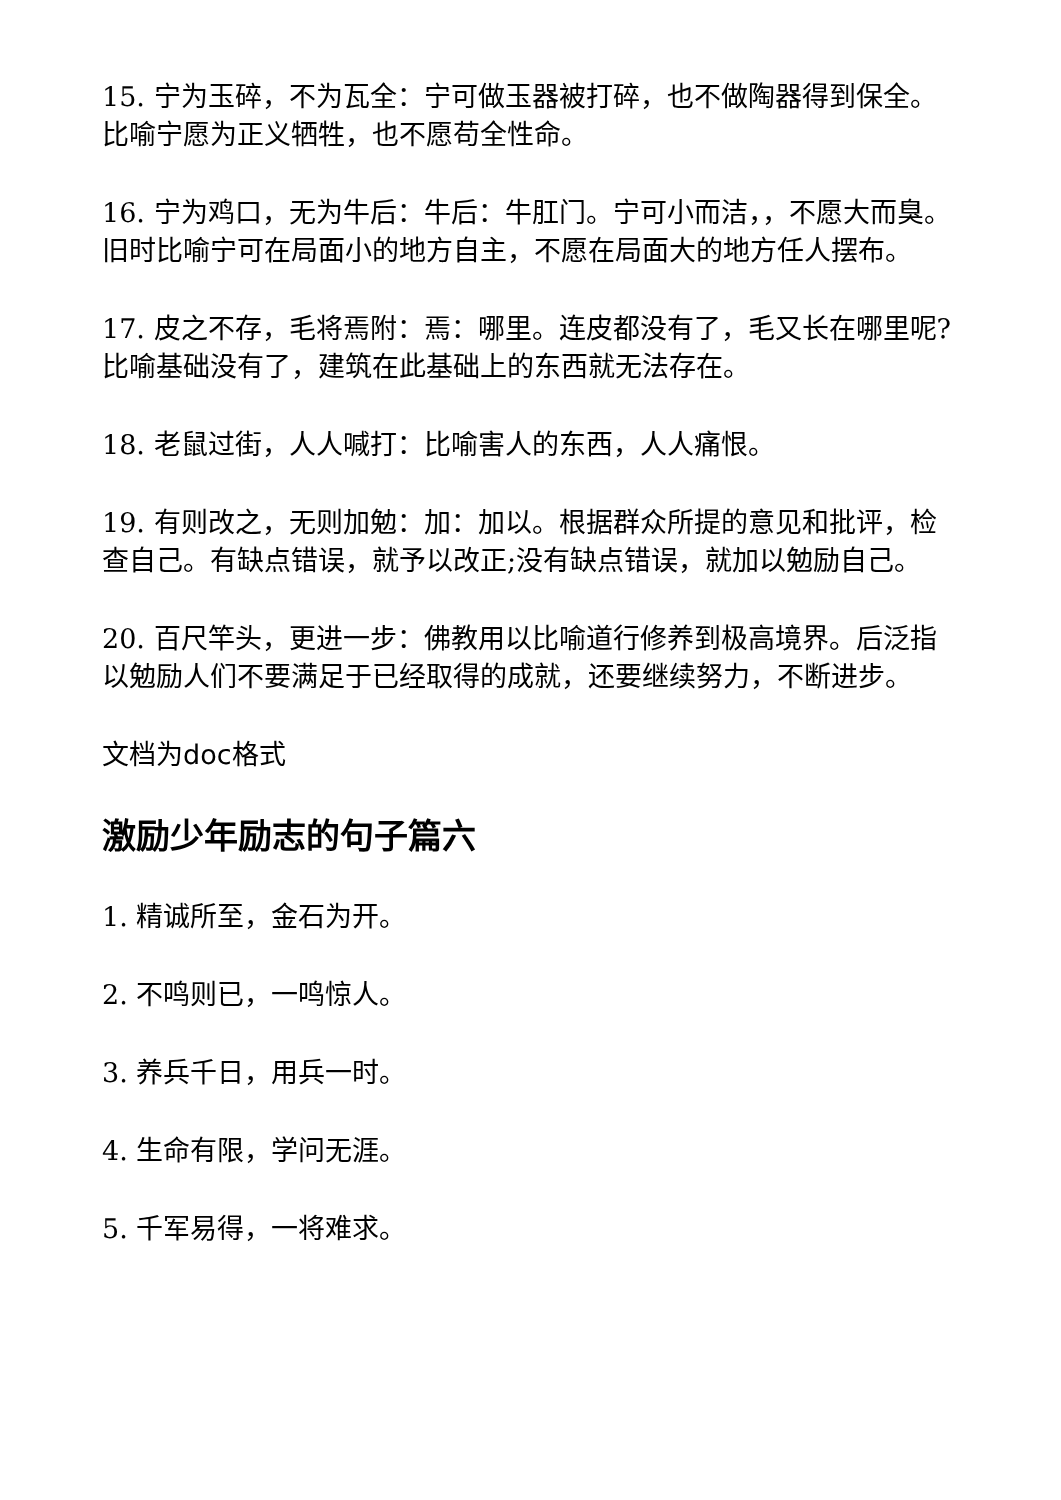15. 宁为玉碎，不为瓦全：宁可做玉器被打碎，也不做陶器得到保全。比喻宁愿为正义牺牲，也不愿苟全性命。
16. 宁为鸡口，无为牛后：牛后：牛肛门。宁可小而洁，，不愿大而臭。旧时比喻宁可在局面小的地方自主，不愿在局面大的地方任人摆布。
17. 皮之不存，毛将焉附：焉：哪里。连皮都没有了，毛又长在哪里呢?比喻基础没有了，建筑在此基础上的东西就无法存在。
18. 老鼠过街，人人喊打：比喻害人的东西，人人痛恨。
19. 有则改之，无则加勉：加：加以。根据群众所提的意见和批评，检查自己。有缺点错误，就予以改正;没有缺点错误，就加以勉励自己。
20. 百尺竿头，更进一步：佛教用以比喻道行修养到极高境界。后泛指以勉励人们不要满足于已经取得的成就，还要继续努力，不断进步。
文档为doc格式
激励少年励志的句子篇六
1. 精诚所至，金石为开。
2. 不鸣则已，一鸣惊人。
3. 养兵千日，用兵一时。
4. 生命有限，学问无涯。
5. 千军易得，一将难求。